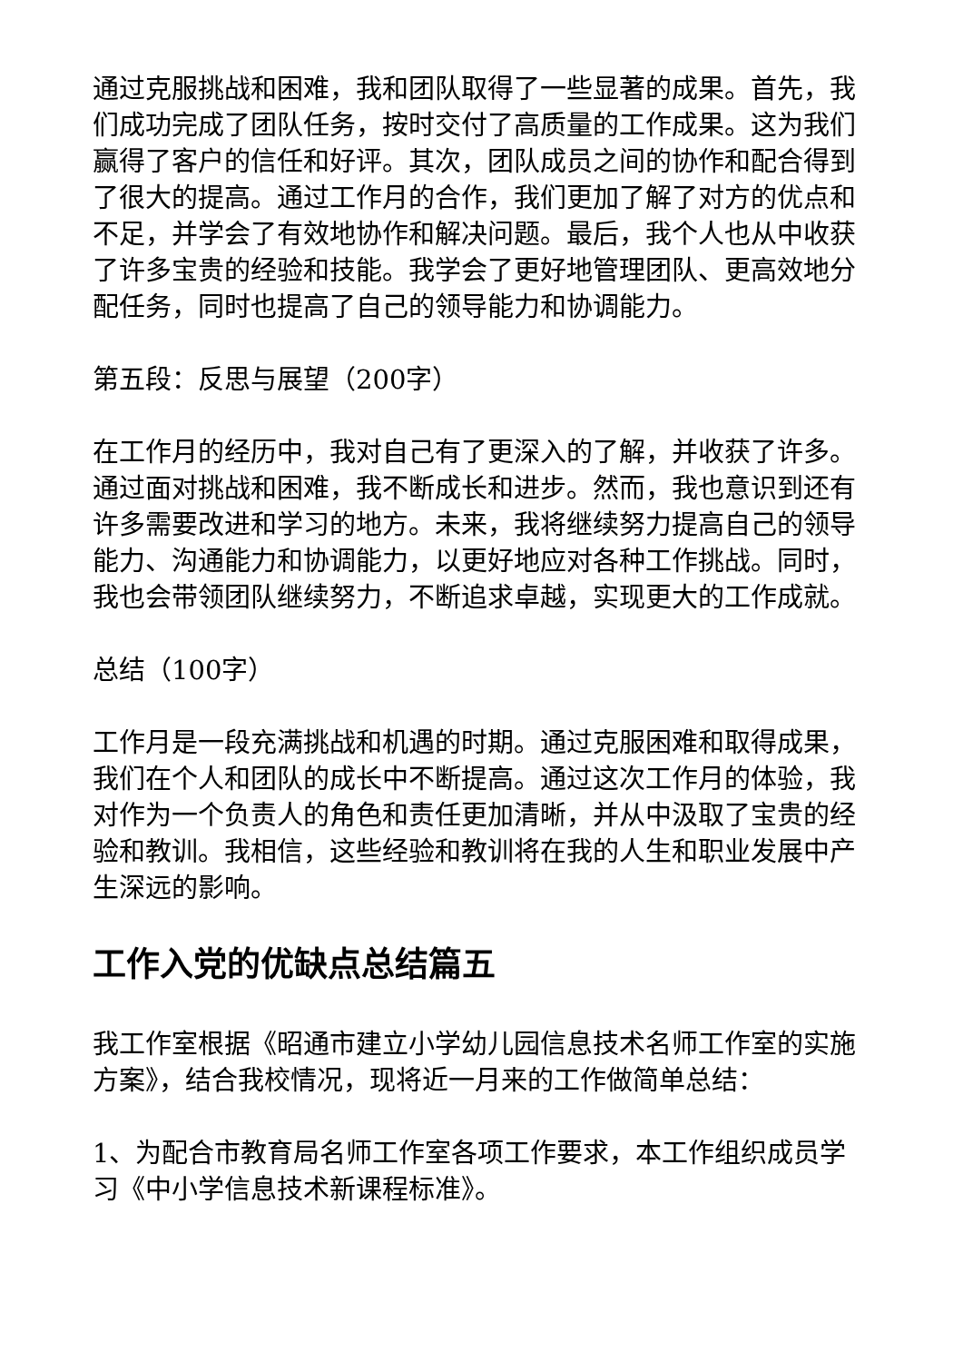通过克服挑战和困难，我和团队取得了一些显著的成果。首先，我们成功完成了团队任务，按时交付了高质量的工作成果。这为我们赢得了客户的信任和好评。其次，团队成员之间的协作和配合得到了很大的提高。通过工作月的合作，我们更加了解了对方的优点和不足，并学会了有效地协作和解决问题。最后，我个人也从中收获了许多宝贵的经验和技能。我学会了更好地管理团队、更高效地分配任务，同时也提高了自己的领导能力和协调能力。
第五段：反思与展望（200字）
在工作月的经历中，我对自己有了更深入的了解，并收获了许多。通过面对挑战和困难，我不断成长和进步。然而，我也意识到还有许多需要改进和学习的地方。未来，我将继续努力提高自己的领导能力、沟通能力和协调能力，以更好地应对各种工作挑战。同时，我也会带领团队继续努力，不断追求卓越，实现更大的工作成就。
总结（100字）
工作月是一段充满挑战和机遇的时期。通过克服困难和取得成果，我们在个人和团队的成长中不断提高。通过这次工作月的体验，我对作为一个负责人的角色和责任更加清晰，并从中汲取了宝贵的经验和教训。我相信，这些经验和教训将在我的人生和职业发展中产生深远的影响。
工作入党的优缺点总结篇五
我工作室根据《昭通市建立小学幼儿园信息技术名师工作室的实施方案》，结合我校情况，现将近一月来的工作做简单总结：
1、为配合市教育局名师工作室各项工作要求，本工作组织成员学习《中小学信息技术新课程标准》。